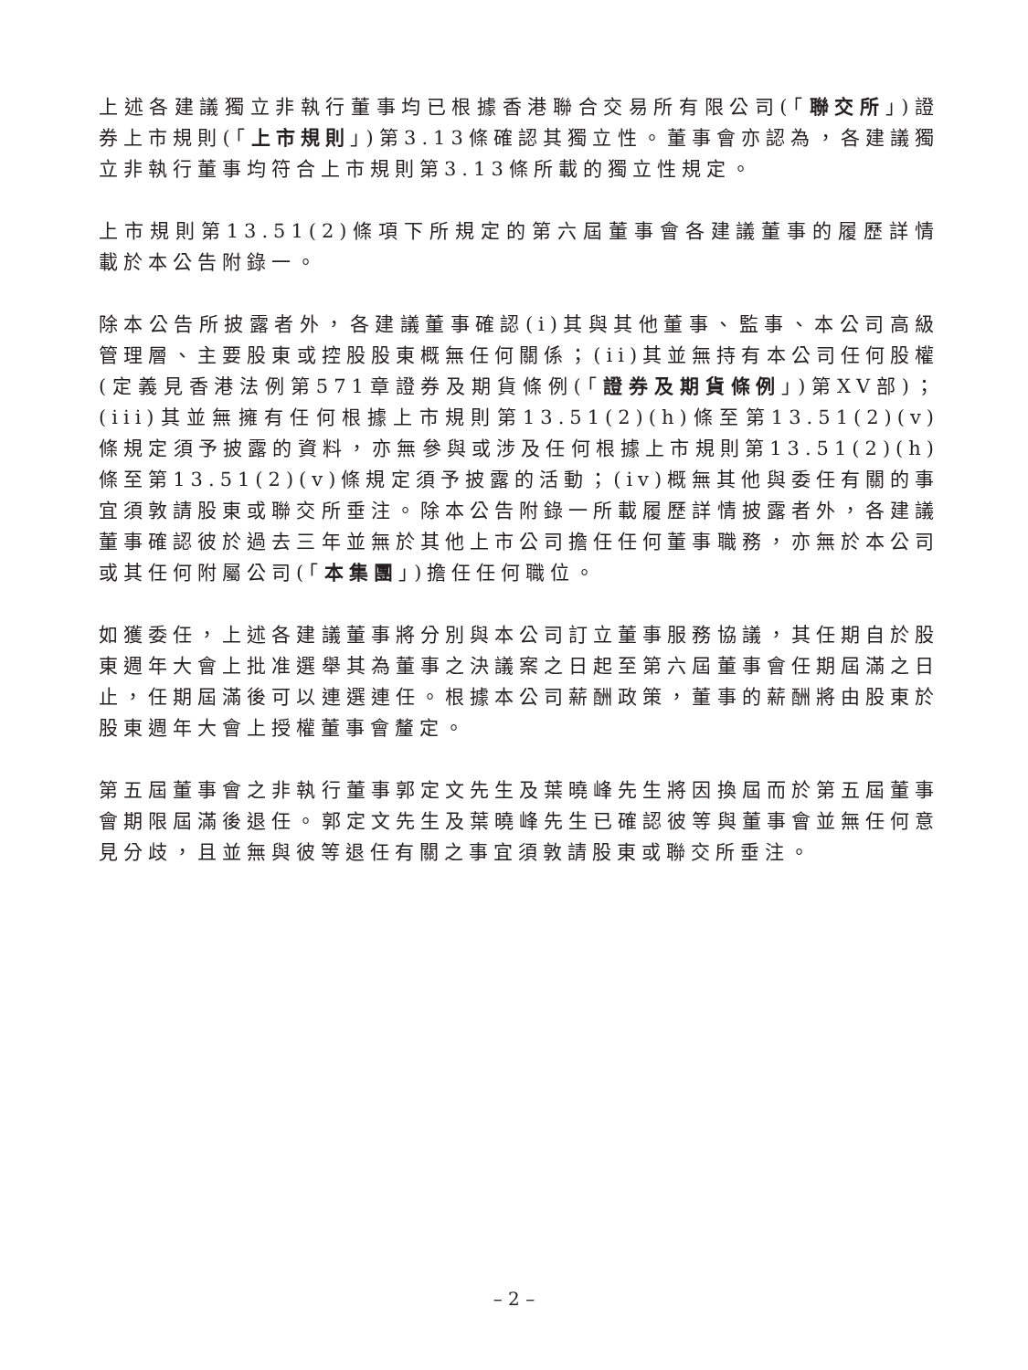上述各建議獨立非執行董事均已根據香港聯合交易所有限公司(「聯交所」)證券上市規則(「上市規則」)第3.13條確認其獨立性。董事會亦認為，各建議獨立非執行董事均符合上市規則第3.13條所載的獨立性規定。
上市規則第13.51(2)條項下所規定的第六屆董事會各建議董事的履歷詳情載於本公告附錄一。
除本公告所披露者外，各建議董事確認(i)其與其他董事、監事、本公司高級管理層、主要股東或控股股東概無任何關係；(ii)其並無持有本公司任何股權(定義見香港法例第571章證券及期貨條例(「證券及期貨條例」)第XV部)；(iii)其並無擁有任何根據上市規則第13.51(2)(h)條至第13.51(2)(v)條規定須予披露的資料，亦無參與或涉及任何根據上市規則第13.51(2)(h)條至第13.51(2)(v)條規定須予披露的活動；(iv)概無其他與委任有關的事宜須敦請股東或聯交所垂注。除本公告附錄一所載履歷詳情披露者外，各建議董事確認彼於過去三年並無於其他上市公司擔任任何董事職務，亦無於本公司或其任何附屬公司(「本集團」)擔任任何職位。
如獲委任，上述各建議董事將分別與本公司訂立董事服務協議，其任期自於股東週年大會上批准選舉其為董事之決議案之日起至第六屆董事會任期屆滿之日止，任期屆滿後可以連選連任。根據本公司薪酬政策，董事的薪酬將由股東於股東週年大會上授權董事會釐定。
第五屆董事會之非執行董事郭定文先生及葉曉峰先生將因換屆而於第五屆董事會期限屆滿後退任。郭定文先生及葉曉峰先生已確認彼等與董事會並無任何意見分歧，且並無與彼等退任有關之事宜須敦請股東或聯交所垂注。
– 2 –